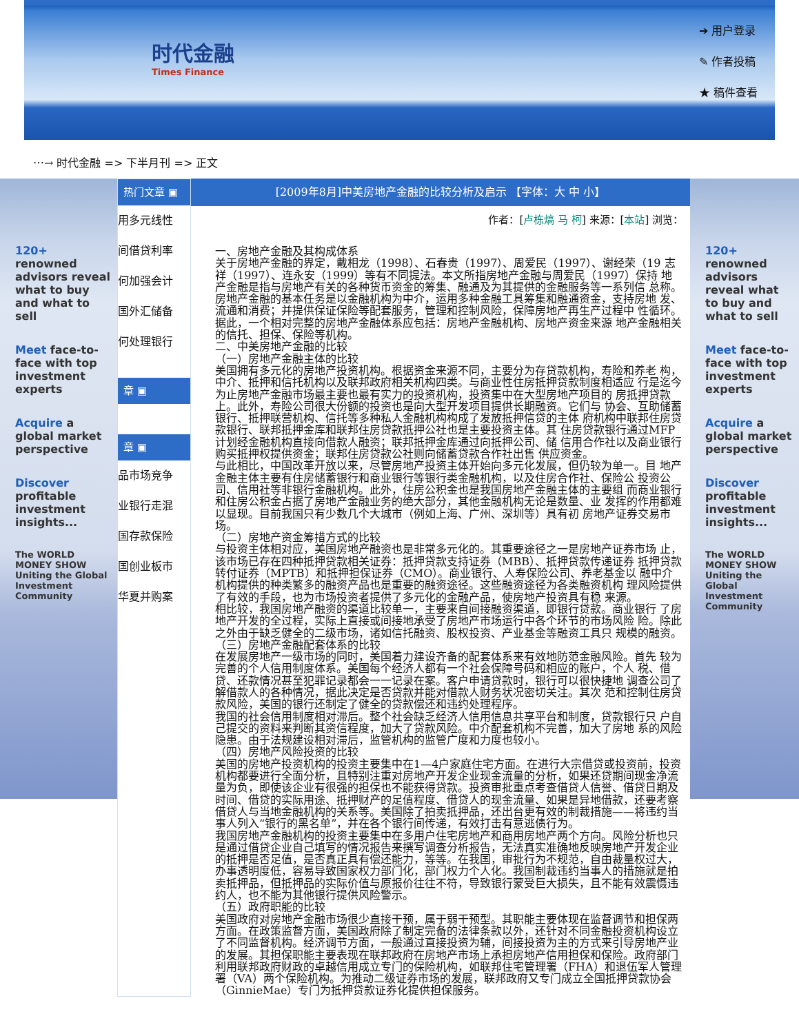时代金融
Times Finance
➔ 用户登录
✎ 作者投稿
★ 稿件查看
⋯→ 时代金融 => 下半月刊 => 正文
120+ renowned advisors reveal what to buy and what to sell
Meet face-to-face with top investment experts
Acquire a global market perspective
Discover profitable investment insights...
The WORLD MONEY SHOW
Uniting the Global Investment Community
热门文章 ▣
用多元线性
间借贷利率
何加强会计
国外汇储备
何处理银行
章 ▣
章 ▣
品市场竞争
业银行走混
国存款保险
国创业板市
华夏并购案
[2009年8月]中美房地产金融的比较分析及启示 【字体：大 中 小】
作者：[卢栋熇 马 柯] 来源：[本站] 浏览：
一、房地产金融及其构成体系
关于房地产金融的界定，戴相龙（1998）、石春贵（1997）、周爱民（1997）、谢经荣（19 志祥（1997）、连永安（1999）等有不同提法。本文所指房地产金融与周爱民（1997）保持 地产金融是指与房地产有关的各种货币资金的筹集、融通及为其提供的金融服务等一系列信 总称。
房地产金融的基本任务是以金融机构为中介，运用多种金融工具筹集和融通资金，支持房地 发、流通和消费；并提供保证保险等配套服务，管理和控制风险，保障房地产再生产过程中 性循环。据此，一个相对完整的房地产金融体系应包括：房地产金融机构、房地产资金来源 地产金融相关的信托、担保、保险等机构。
二、中美房地产金融的比较
（一）房地产金融主体的比较
美国拥有多元化的房地产投资机构。根据资金来源不同，主要分为存贷款机构，寿险和养老 构，中介、抵押和信托机构以及联邦政府相关机构四类。与商业性住房抵押贷款制度相适应 行是迄今为止房地产金融市场最主要也最有实力的投资机构，投资集中在大型房地产项目的 房抵押贷款上。此外，寿险公司很大份额的投资也是向大型开发项目提供长期融资。它们与 协会、互助储蓄银行、抵押联营机构、信托等多种私人金融机构构成了发放抵押信贷的主体 府机构中联邦住房贷款银行、联邦抵押金库和联邦住房贷款抵押公社也是主要投资主体。其 住房贷款银行通过MFP计划经金融机构直接向借款人融资；联邦抵押金库通过向抵押公司、储 信用合作社以及商业银行购买抵押权提供资金；联邦住房贷款公社则向储蓄贷款合作社出售 供应资金。
与此相比，中国改革开放以来，尽管房地产投资主体开始向多元化发展，但仍较为单一。目 地产金融主体主要有住房储蓄银行和商业银行等银行类金融机构，以及住房合作社、保险公 投资公司、信用社等非银行金融机构。此外，住房公积金也是我国房地产金融主体的主要组 而商业银行和住房公积金占据了房地产金融业务的绝大部分，其他金融机构无论是数量、业 发挥的作用都难以显现。目前我国只有少数几个大城市（例如上海、广州、深圳等）具有初 房地产证券交易市场。
（二）房地产资金筹措方式的比较
与投资主体相对应，美国房地产融资也是非常多元化的。其重要途径之一是房地产证券市场 止，该市场已存在四种抵押贷款相关证券：抵押贷款支持证券（MBB）、抵押贷款传递证券 抵押贷款转付证券（MPTB）和抵押担保证券（CMO）。商业银行、人寿保险公司、养老基金以 融中介机构提供的种类繁多的融资产品也是重要的融资途径。这些融资途径为各类融资机构 理风险提供了有效的手段，也为市场投资者提供了多元化的金融产品，使房地产投资具有稳 来源。
相比较，我国房地产融资的渠道比较单一，主要来自间接融资渠道，即银行贷款。商业银行 了房地产开发的全过程，实际上直接或间接地承受了房地产市场运行中各个环节的市场风险 险。除此之外由于缺乏健全的二级市场，诸如信托融资、股权投资、产业基金等融资工具只 规模的融资。
（三）房地产金融配套体系的比较
在发展房地产一级市场的同时，美国着力建设齐备的配套体系来有效地防范金融风险。首先 较为完善的个人信用制度体系。美国每个经济人都有一个社会保障号码和相应的账户，个人 税、借贷、还款情况甚至犯罪记录都会一一记录在案。客户申请贷款时，银行可以很快捷地 调查公司了解借款人的各种情况，据此决定是否贷款并能对借款人财务状况密切关注。其次 范和控制住房贷款风险，美国的银行还制定了健全的贷款偿还和违约处理程序。
我国的社会信用制度相对滞后。整个社会缺乏经济人信用信息共享平台和制度，贷款银行只 户自己提交的资料来判断其资信程度，加大了贷款风险。中介配套机构不完善，加大了房地 系的风险隐患。由于法规建设相对滞后，监管机构的监管广度和力度也较小。
（四）房地产风险投资的比较
美国的房地产投资机构的投资主要集中在1—4户家庭住宅方面。在进行大宗借贷或投资前，投资机构都要进行全面分析，且特别注重对房地产开发企业现金流量的分析，如果还贷期间现金净流量为负，即使该企业有很强的担保也不能获得贷款。投资审批重点考查借贷人信誉、借贷日期及时间、借贷的实际用途、抵押财产的足值程度、借贷人的现金流量、如果是异地借款，还要考察借贷人与当地金融机构的关系等。美国除了拍卖抵押品，还出台更有效的制裁措施——将违约当事人列入“银行的黑名单”，并在各个银行间传递，有效打击有意逃债行为。
我国房地产金融机构的投资主要集中在多用户住宅房地产和商用房地产两个方向。风险分析也只是通过借贷企业自己填写的情况报告来撰写调查分析报告，无法真实准确地反映房地产开发企业的抵押是否足值，是否真正具有偿还能力，等等。在我国，审批行为不规范，自由裁量权过大，办事透明度低，容易导致国家权力部门化，部门权力个人化。我国制裁违约当事人的措施就是拍卖抵押品，但抵押品的实际价值与原报价往往不符，导致银行蒙受巨大损失，且不能有效震慑违约人，也不能为其他银行提供风险警示。
（五）政府职能的比较
美国政府对房地产金融市场很少直接干预，属于弱干预型。其职能主要体现在监督调节和担保两方面。在政策监督方面，美国政府除了制定完备的法律条款以外，还针对不同金融投资机构设立了不同监督机构。经济调节方面，一般通过直接投资为辅，间接投资为主的方式来引导房地产业的发展。其担保职能主要表现在联邦政府在房地产市场上承担房地产信用担保和保险。政府部门利用联邦政府财政的卓越信用成立专门的保险机构，如联邦住宅管理署（FHA）和退伍军人管理署（VA）两个保险机构。为推动二级证券市场的发展，联邦政府又专门成立全国抵押贷款协会（GinnieMae）专门为抵押贷款证券化提供担保服务。
120+ renowned advisors reveal what to buy and what to sell
Meet face-to-face with top investment experts
Acquire a global market perspective
Discover profitable investment insights...
The WORLD MONEY SHOW
Uniting the Global Investment Community